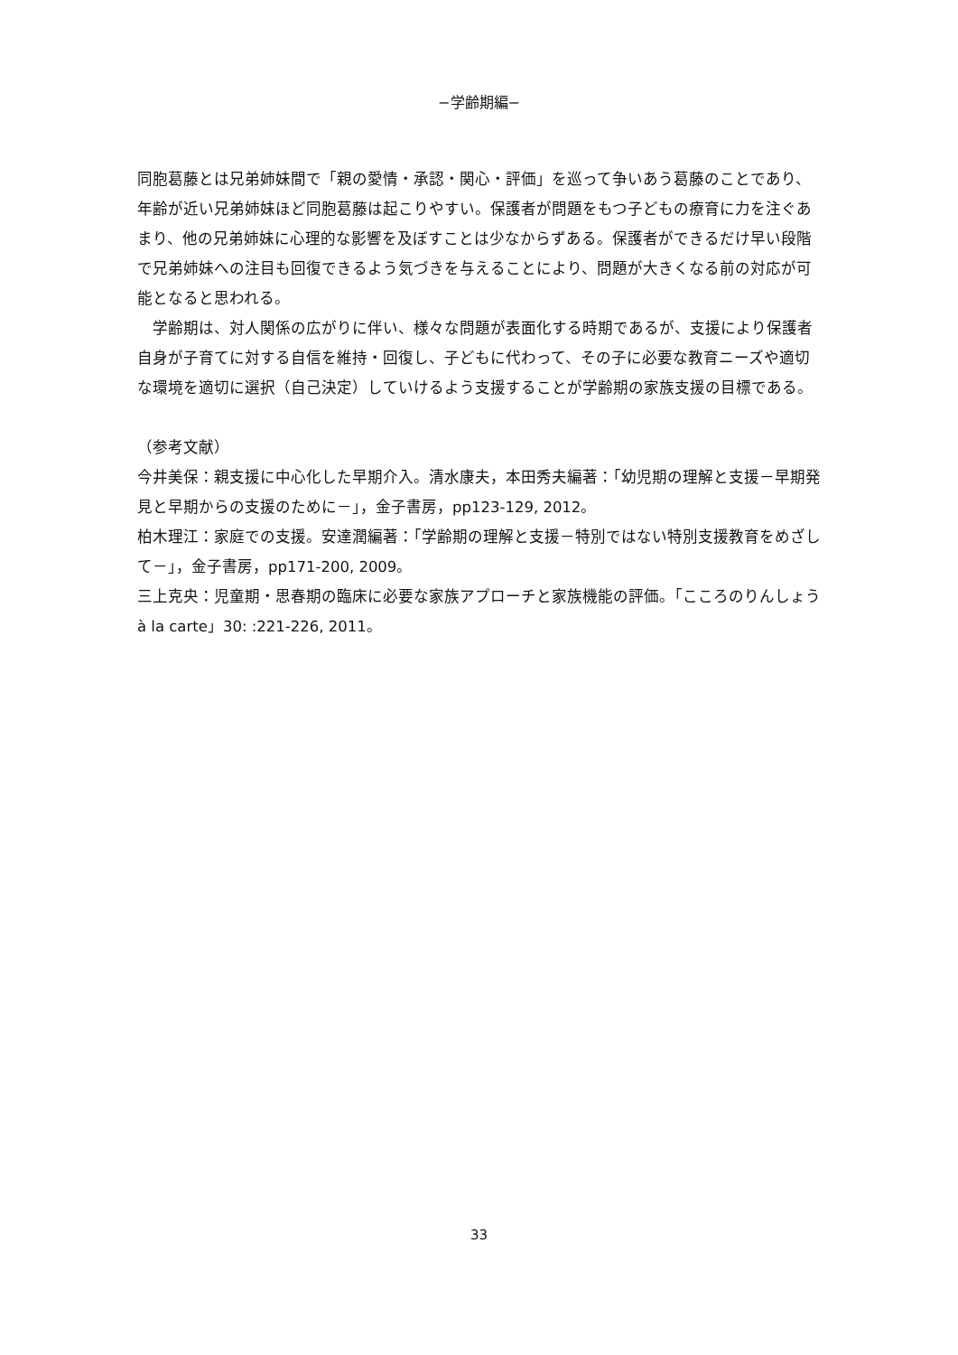−学齢期編−
同胞葛藤とは兄弟姉妹間で「親の愛情・承認・関心・評価」を巡って争いあう葛藤のことであり、年齢が近い兄弟姉妹ほど同胞葛藤は起こりやすい。保護者が問題をもつ子どもの療育に力を注ぐあまり、他の兄弟姉妹に心理的な影響を及ぼすことは少なからずある。保護者ができるだけ早い段階で兄弟姉妹への注目も回復できるよう気づきを与えることにより、問題が大きくなる前の対応が可能となると思われる。
　学齢期は、対人関係の広がりに伴い、様々な問題が表面化する時期であるが、支援により保護者自身が子育てに対する自信を維持・回復し、子どもに代わって、その子に必要な教育ニーズや適切な環境を適切に選択（自己決定）していけるよう支援することが学齢期の家族支援の目標である。
（参考文献）
今井美保：親支援に中心化した早期介入。清水康夫，本田秀夫編著：「幼児期の理解と支援－早期発見と早期からの支援のために－」，金子書房，pp123-129, 2012。
柏木理江：家庭での支援。安達潤編著：「学齢期の理解と支援－特別ではない特別支援教育をめざして－」，金子書房，pp171-200, 2009。
三上克央：児童期・思春期の臨床に必要な家族アプローチと家族機能の評価。「こころのりんしょう à la carte」30: :221-226, 2011。
33